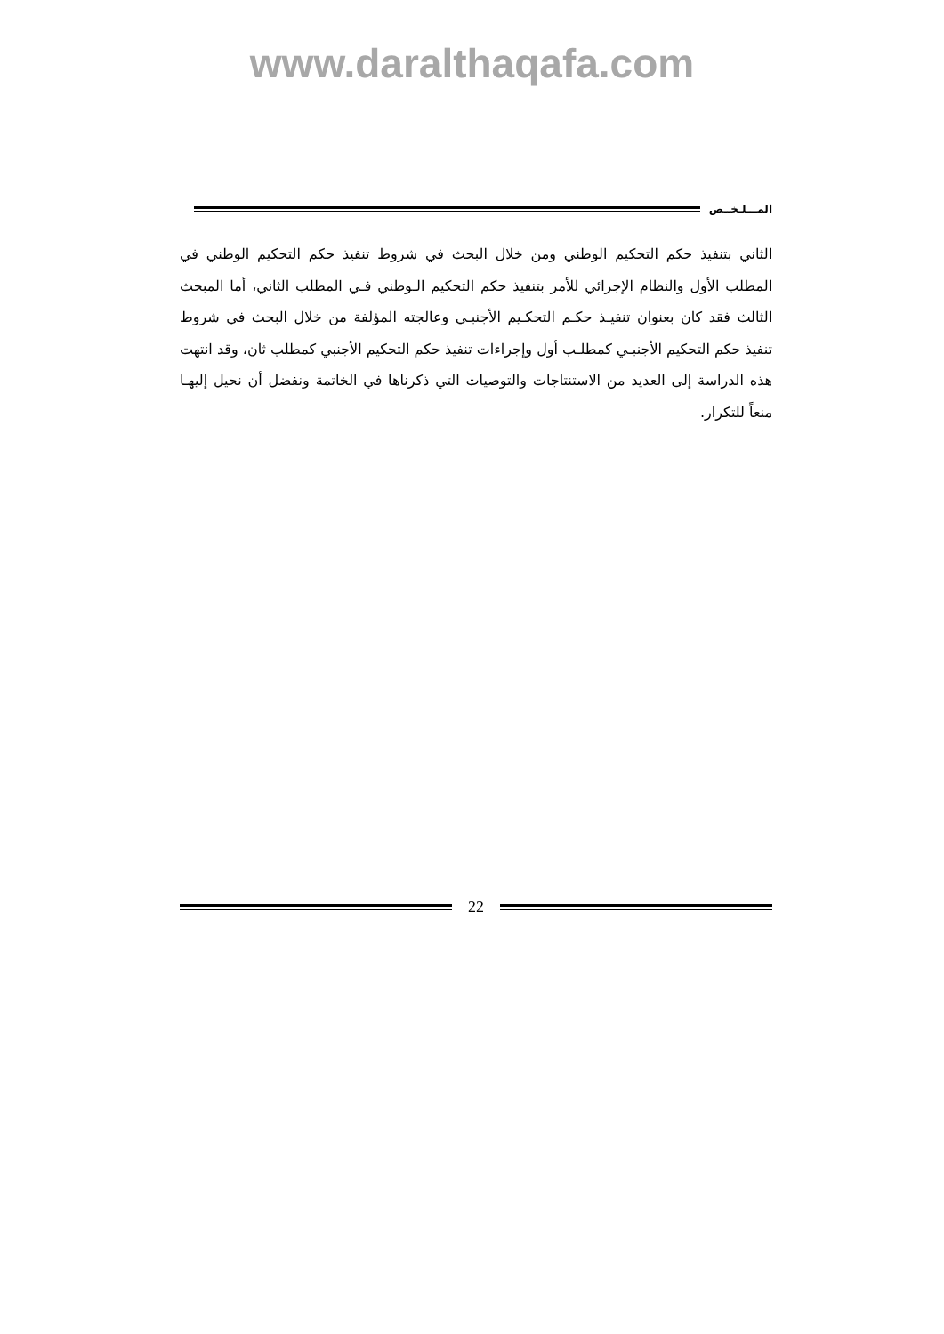www.daralthaqafa.com
المـــلـخــص
الثاني بتنفيذ حكم التحكيم الوطني ومن خلال البحث في شروط تنفيذ حكم التحكيم الوطني في المطلب الأول والنظام الإجرائي للأمر بتنفيذ حكم التحكيم الـوطني فـي المطلب الثاني، أما المبحث الثالث فقد كان بعنوان تنفيـذ حكـم التحكـيم الأجنبـي وعالجته المؤلفة من خلال البحث في شروط تنفيذ حكم التحكيم الأجنبـي كمطلـب أول وإجراءات تنفيذ حكم التحكيم الأجنبي كمطلب ثان، وقد انتهت هذه الدراسة إلى العديد من الاستنتاجات والتوصيات التي ذكرناها في الخاتمة ونفضل أن نحيل إليهـا منعاً للتكرار.
22